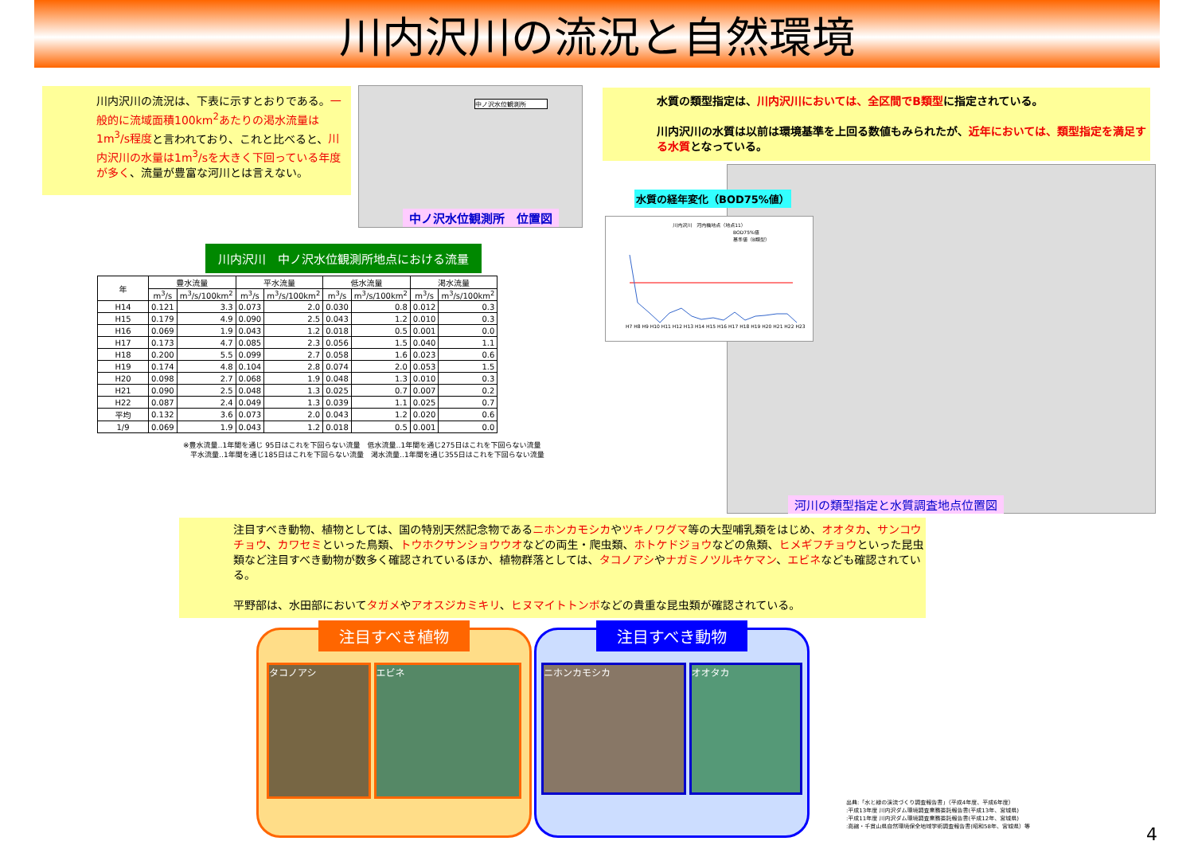川内沢川の流況と自然環境
川内沢川の流況は、下表に示すとおりである。一般的に流域面積100km<sup>2</sup>あたりの渇水流量は1m<sup>3</sup>/s程度と言われており、これと比べると、川内沢川の水量は1m<sup>3</sup>/sを大きく下回っている年度が多く、流量が豊富な河川とは言えない。
中ノ沢水位観測所
中ノ沢水位観測所　位置図
水質の類型指定は、川内沢川においては、全区間でB類型に指定されている。
川内沢川の水質は以前は環境基準を上回る数値もみられたが、近年においては、類型指定を満足する水質となっている。
川内沢川　中ノ沢水位観測所地点における流量
| 年 | 豊水流量 | | 平水流量 | | 低水流量 | | 渇水流量 | |
| --- | --- | --- | --- | --- | --- | --- | --- | --- |
| | m<sup>3</sup>/s | m<sup>3</sup>/s/100km<sup>2</sup> | m<sup>3</sup>/s | m<sup>3</sup>/s/100km<sup>2</sup> | m<sup>3</sup>/s | m<sup>3</sup>/s/100km<sup>2</sup> | m<sup>3</sup>/s | m<sup>3</sup>/s/100km<sup>2</sup> |
| H14 | 0.121 | 3.3 | 0.073 | 2.0 | 0.030 | 0.8 | 0.012 | 0.3 |
| H15 | 0.179 | 4.9 | 0.090 | 2.5 | 0.043 | 1.2 | 0.010 | 0.3 |
| H16 | 0.069 | 1.9 | 0.043 | 1.2 | 0.018 | 0.5 | 0.001 | 0.0 |
| H17 | 0.173 | 4.7 | 0.085 | 2.3 | 0.056 | 1.5 | 0.040 | 1.1 |
| H18 | 0.200 | 5.5 | 0.099 | 2.7 | 0.058 | 1.6 | 0.023 | 0.6 |
| H19 | 0.174 | 4.8 | 0.104 | 2.8 | 0.074 | 2.0 | 0.053 | 1.5 |
| H20 | 0.098 | 2.7 | 0.068 | 1.9 | 0.048 | 1.3 | 0.010 | 0.3 |
| H21 | 0.090 | 2.5 | 0.048 | 1.3 | 0.025 | 0.7 | 0.007 | 0.2 |
| H22 | 0.087 | 2.4 | 0.049 | 1.3 | 0.039 | 1.1 | 0.025 | 0.7 |
| 平均 | 0.132 | 3.6 | 0.073 | 2.0 | 0.043 | 1.2 | 0.020 | 0.6 |
| 1/9 | 0.069 | 1.9 | 0.043 | 1.2 | 0.018 | 0.5 | 0.001 | 0.0 |
※豊水流量‥1年間を通じ 95日はこれを下回らない流量　低水流量‥1年間を通じ275日はこれを下回らない流量
　平水流量‥1年間を通じ185日はこれを下回らない流量　渇水流量‥1年間を通じ355日はこれを下回らない流量
水質の経年変化（BOD75%値）
川内沢川　河内橋地点（地点11）
BOD75%値
基準値（B類型）
H7 H8 H9 H10 H11 H12 H13 H14 H15 H16 H17 H18 H19 H20 H21 H22 H23
河川の類型指定と水質調査地点位置図
注目すべき動物、植物としては、国の特別天然記念物であるニホンカモシカやツキノワグマ等の大型哺乳類をはじめ、オオタカ、サンコウチョウ、カワセミといった鳥類、トウホクサンショウウオなどの両生・爬虫類、ホトケドジョウなどの魚類、ヒメギフチョウといった昆虫類など注目すべき動物が数多く確認されているほか、植物群落としては、タコノアシやナガミノツルキケマン、エビネなども確認されている。
平野部は、水田部においてタガメやアオスジカミキリ、ヒヌマイトトンボなどの貴重な昆虫類が確認されている。
注目すべき植物
タコノアシ エビネ
注目すべき動物
ニホンカモシカ オオタカ
出典:「水と緑の渓流づくり調査報告書」（平成4年度、平成6年度）
:平成13年度 川内沢ダム環境調査業務委託報告書(平成13年、宮城県)
:平成11年度 川内沢ダム環境調査業務委託報告書(平成12年、宮城県)
:高舘・千貫山県自然環境保全地域学術調査報告書(昭和58年、宮城県）等
4